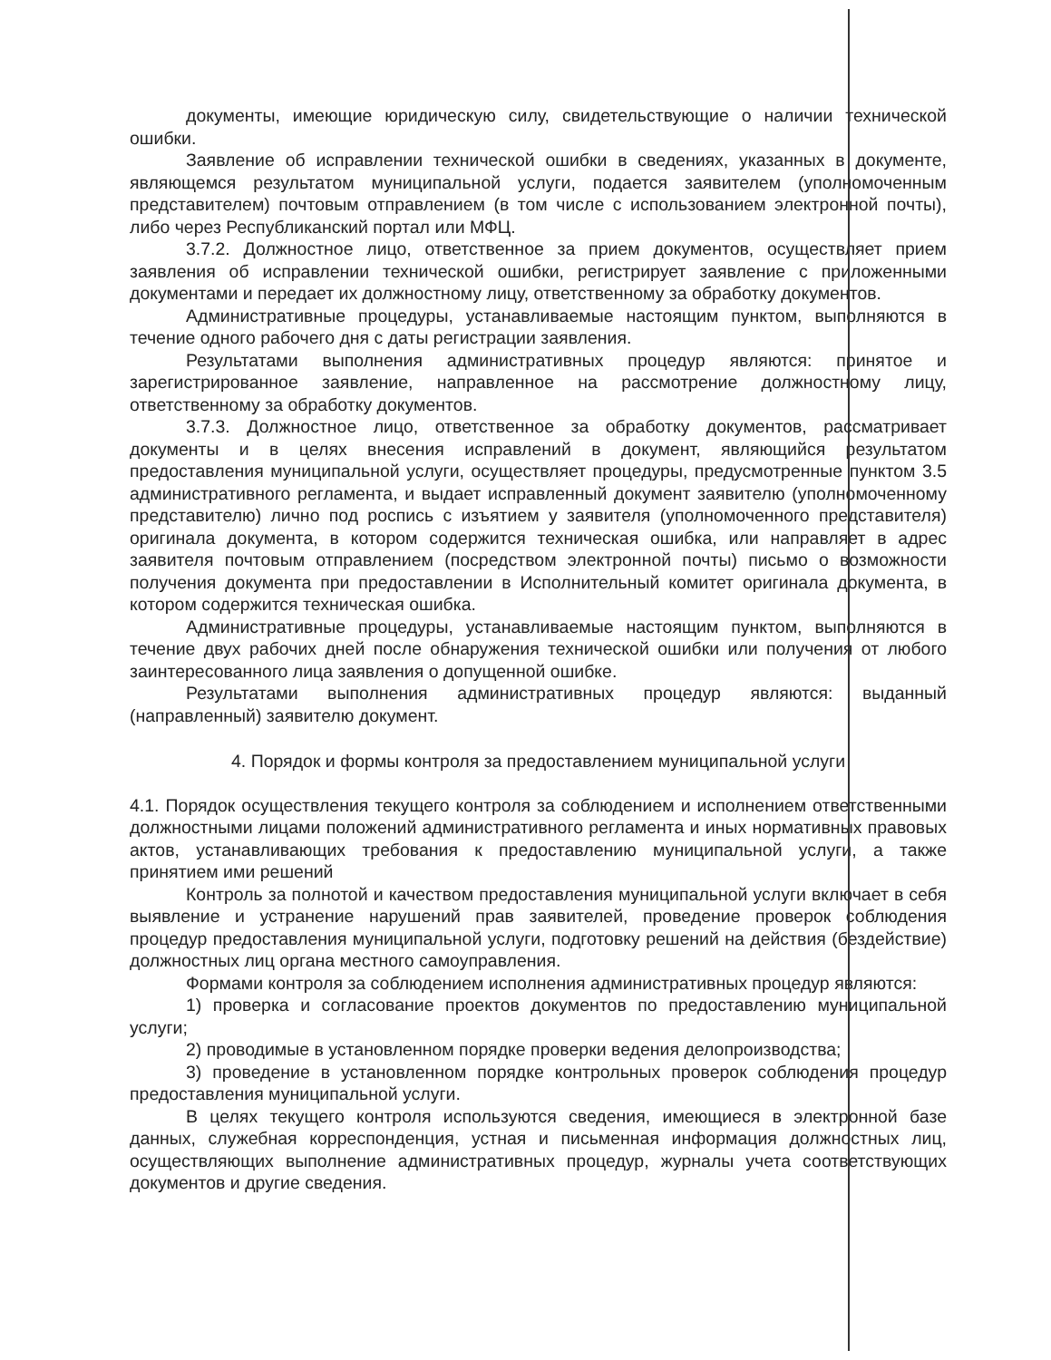документы, имеющие юридическую силу, свидетельствующие о наличии технической ошибки.
Заявление об исправлении технической ошибки в сведениях, указанных в документе, являющемся результатом муниципальной услуги, подается заявителем (уполномоченным представителем) почтовым отправлением (в том числе с использованием электронной почты), либо через Республиканский портал или МФЦ.
3.7.2. Должностное лицо, ответственное за прием документов, осуществляет прием заявления об исправлении технической ошибки, регистрирует заявление с приложенными документами и передает их должностному лицу, ответственному за обработку документов.
Административные процедуры, устанавливаемые настоящим пунктом, выполняются в течение одного рабочего дня с даты регистрации заявления.
Результатами выполнения административных процедур являются: принятое и зарегистрированное заявление, направленное на рассмотрение должностному лицу, ответственному за обработку документов.
3.7.3. Должностное лицо, ответственное за обработку документов, рассматривает документы и в целях внесения исправлений в документ, являющийся результатом предоставления муниципальной услуги, осуществляет процедуры, предусмотренные пунктом 3.5 административного регламента, и выдает исправленный документ заявителю (уполномоченному представителю) лично под роспись с изъятием у заявителя (уполномоченного представителя) оригинала документа, в котором содержится техническая ошибка, или направляет в адрес заявителя почтовым отправлением (посредством электронной почты) письмо о возможности получения документа при предоставлении в Исполнительный комитет оригинала документа, в котором содержится техническая ошибка.
Административные процедуры, устанавливаемые настоящим пунктом, выполняются в течение двух рабочих дней после обнаружения технической ошибки или получения от любого заинтересованного лица заявления о допущенной ошибке.
Результатами выполнения административных процедур являются: выданный (направленный) заявителю документ.
4. Порядок и формы контроля за предоставлением муниципальной услуги
4.1. Порядок осуществления текущего контроля за соблюдением и исполнением ответственными должностными лицами положений административного регламента и иных нормативных правовых актов, устанавливающих требования к предоставлению муниципальной услуги, а также принятием ими решений
Контроль за полнотой и качеством предоставления муниципальной услуги включает в себя выявление и устранение нарушений прав заявителей, проведение проверок соблюдения процедур предоставления муниципальной услуги, подготовку решений на действия (бездействие) должностных лиц органа местного самоуправления.
Формами контроля за соблюдением исполнения административных процедур являются:
1) проверка и согласование проектов документов по предоставлению муниципальной услуги;
2) проводимые в установленном порядке проверки ведения делопроизводства;
3) проведение в установленном порядке контрольных проверок соблюдения процедур предоставления муниципальной услуги.
В целях текущего контроля используются сведения, имеющиеся в электронной базе данных, служебная корреспонденция, устная и письменная информация должностных лиц, осуществляющих выполнение административных процедур, журналы учета соответствующих документов и другие сведения.